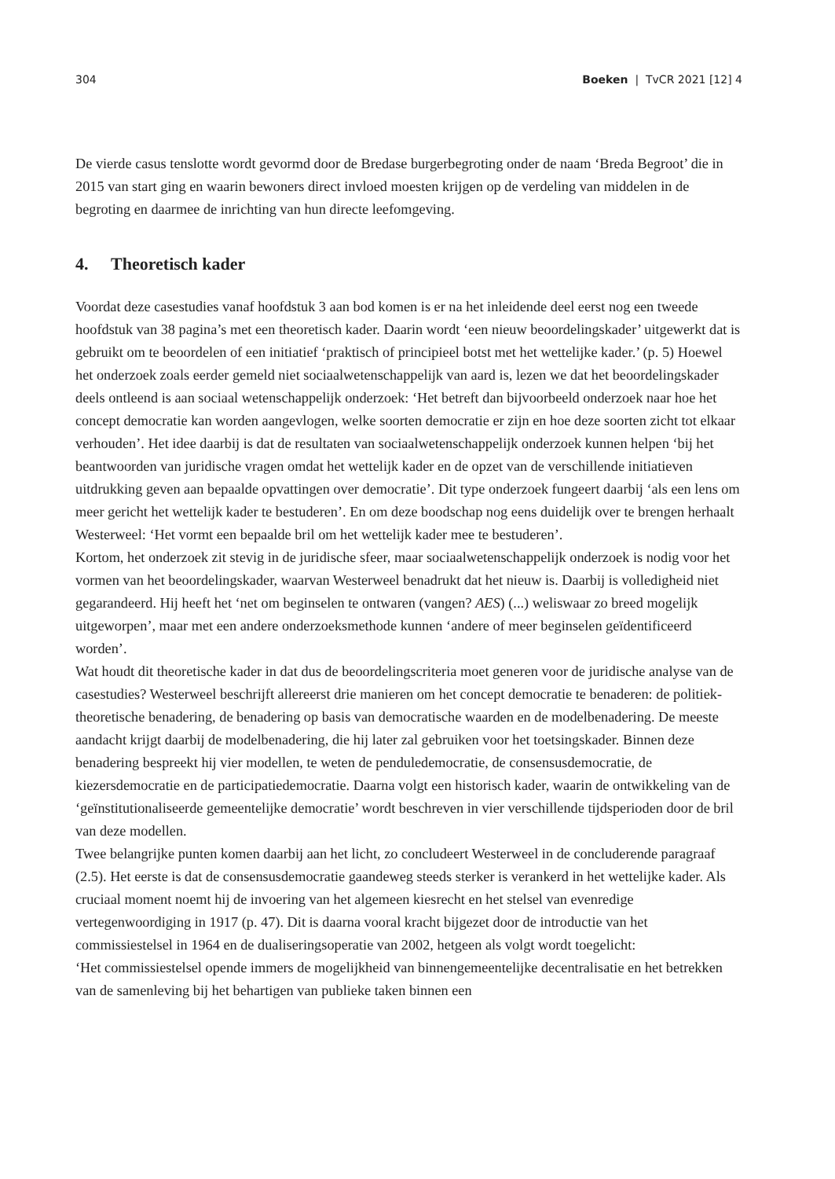304 Boeken | TvCR 2021 [12] 4
De vierde casus tenslotte wordt gevormd door de Bredase burgerbegroting onder de naam ‘Breda Begroot’ die in 2015 van start ging en waarin bewoners direct invloed moesten krijgen op de verdeling van middelen in de begroting en daarmee de inrichting van hun directe leefomgeving.
4. Theoretisch kader
Voordat deze casestudies vanaf hoofdstuk 3 aan bod komen is er na het inleidende deel eerst nog een tweede hoofdstuk van 38 pagina’s met een theoretisch kader. Daarin wordt ‘een nieuw beoordelingskader’ uitgewerkt dat is gebruikt om te beoordelen of een initiatief ‘praktisch of principieel botst met het wettelijke kader.’ (p. 5) Hoewel het onderzoek zoals eerder gemeld niet sociaalwetenschappelijk van aard is, lezen we dat het beoordelingskader deels ontleend is aan sociaal wetenschappelijk onderzoek: ‘Het betreft dan bijvoorbeeld onderzoek naar hoe het concept democratie kan worden aangevlogen, welke soorten democratie er zijn en hoe deze soorten zicht tot elkaar verhouden’. Het idee daarbij is dat de resultaten van sociaalwetenschappelijk onderzoek kunnen helpen ‘bij het beantwoorden van juridische vragen omdat het wettelijk kader en de opzet van de verschillende initiatieven uitdrukking geven aan bepaalde opvattingen over democratie’. Dit type onderzoek fungeert daarbij ‘als een lens om meer gericht het wettelijk kader te bestuderen’. En om deze boodschap nog eens duidelijk over te brengen herhaalt Westerweel: ‘Het vormt een bepaalde bril om het wettelijk kader mee te bestuderen’.
Kortom, het onderzoek zit stevig in de juridische sfeer, maar sociaalwetenschappelijk onderzoek is nodig voor het vormen van het beoordelingskader, waarvan Westerweel benadrukt dat het nieuw is. Daarbij is volledigheid niet gegarandeerd. Hij heeft het ‘net om beginselen te ontwaren (vangen? AES) (...) weliswaar zo breed mogelijk uitgeworpen’, maar met een andere onderzoeksmethode kunnen ‘andere of meer beginselen geïdentificeerd worden’.
Wat houdt dit theoretische kader in dat dus de beoordelingscriteria moet generen voor de juridische analyse van de casestudies? Westerweel beschrijft allereerst drie manieren om het concept democratie te benaderen: de politiek-theoretische benadering, de benadering op basis van democratische waarden en de modelbenadering. De meeste aandacht krijgt daarbij de modelbenadering, die hij later zal gebruiken voor het toetsingskader. Binnen deze benadering bespreekt hij vier modellen, te weten de penduledemocratie, de consensusdemocratie, de kiezersdemocratie en de participatiedemocratie. Daarna volgt een historisch kader, waarin de ontwikkeling van de ‘geïnstitutionaliseerde gemeentelijke democratie’ wordt beschreven in vier verschillende tijdsperioden door de bril van deze modellen.
Twee belangrijke punten komen daarbij aan het licht, zo concludeert Westerweel in de concluderende paragraaf (2.5). Het eerste is dat de consensusdemocratie gaandeweg steeds sterker is verankerd in het wettelijke kader. Als cruciaal moment noemt hij de invoering van het algemeen kiesrecht en het stelsel van evenredige vertegenwoordiging in 1917 (p. 47). Dit is daarna vooral kracht bijgezet door de introductie van het commissiestelsel in 1964 en de dualiseringsoperatie van 2002, hetgeen als volgt wordt toegelicht:
‘Het commissiestelsel opende immers de mogelijkheid van binnengemeentelijke decentralisatie en het betrekken van de samenleving bij het behartigen van publieke taken binnen een